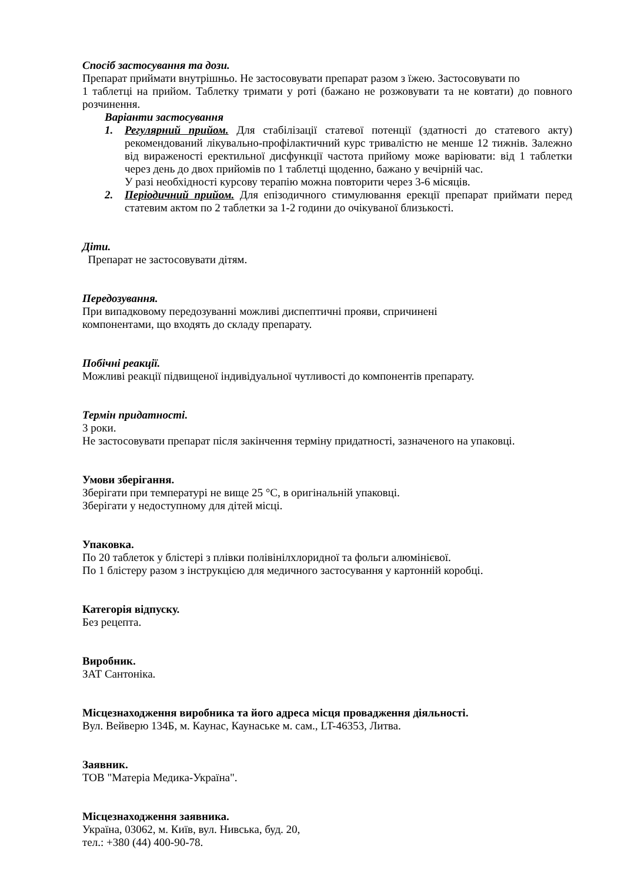Спосіб застосування та дози.
Препарат приймати внутрішньо. Не застосовувати препарат разом з їжею. Застосовувати по
1 таблетці на прийом. Таблетку тримати у роті (бажано не розжовувати та не ковтати) до повного розчинення.
Варіанти застосування
1. Регулярний прийом. Для стабілізації статевої потенції (здатності до статевого акту) рекомендований лікувально-профілактичний курс тривалістю не менше 12 тижнів. Залежно від вираженості еректильної дисфункції частота прийому може варіювати: від 1 таблетки через день до двох прийомів по 1 таблетці щоденно, бажано у вечірній час.
У разі необхідності курсову терапію можна повторити через 3-6 місяців.
2. Періодичний прийом. Для епізодичного стимулювання ерекції препарат приймати перед статевим актом по 2 таблетки за 1-2 години до очікуваної близькості.
Діти.
Препарат не застосовувати дітям.
Передозування.
При випадковому передозуванні можливі диспептичні прояви, спричинені
компонентами, що входять до складу препарату.
Побічні реакції.
Можливі реакції підвищеної індивідуальної чутливості до компонентів препарату.
Термін придатності.
3 роки.
Не застосовувати препарат після закінчення терміну придатності, зазначеного на упаковці.
Умови зберігання.
Зберігати при температурі не вище 25 °С, в оригінальній упаковці.
Зберігати у недоступному для дітей місці.
Упаковка.
По 20 таблеток у блістері з плівки полівінілхлоридної та фольги алюмінієвої.
По 1 блістеру разом з інструкцією для медичного застосування у картонній коробці.
Категорія відпуску.
Без рецепта.
Виробник.
ЗАТ Сантоніка.
Місцезнаходження виробника та його адреса місця провадження діяльності.
Вул. Вейверю 134Б, м. Каунас, Каунаське м. сам., LT-46353, Литва.
Заявник.
ТОВ "Матеріа Медика-Україна".
Місцезнаходження заявника.
Україна, 03062, м. Київ, вул. Нивська, буд. 20,
тел.: +380 (44) 400-90-78.